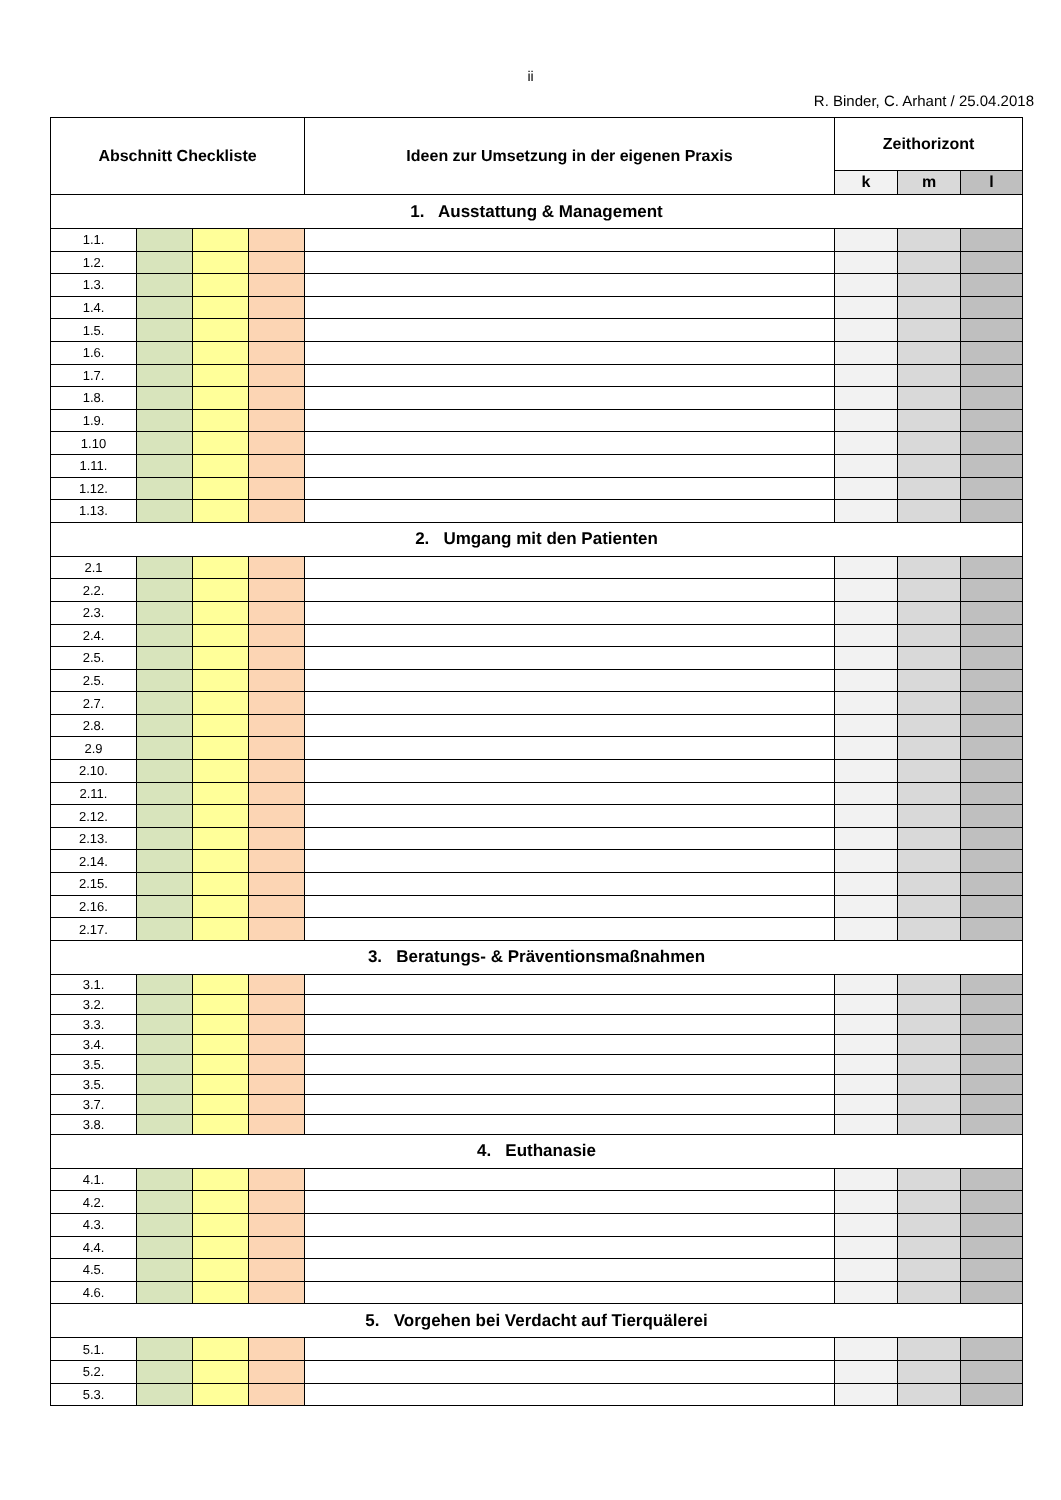ii
R. Binder, C. Arhant / 25.04.2018
| Abschnitt Checkliste | | | | Ideen zur Umsetzung in der eigenen Praxis | Zeithorizont | | |
| --- | --- | --- | --- | --- | --- | --- | --- |
| | | | | | k | m | l |
| 1. Ausstattung & Management | | | | | | | |
| 1.1. | | | | | | | |
| 1.2. | | | | | | | |
| 1.3. | | | | | | | |
| 1.4. | | | | | | | |
| 1.5. | | | | | | | |
| 1.6. | | | | | | | |
| 1.7. | | | | | | | |
| 1.8. | | | | | | | |
| 1.9. | | | | | | | |
| 1.10 | | | | | | | |
| 1.11. | | | | | | | |
| 1.12. | | | | | | | |
| 1.13. | | | | | | | |
| 2. Umgang mit den Patienten | | | | | | | |
| 2.1 | | | | | | | |
| 2.2. | | | | | | | |
| 2.3. | | | | | | | |
| 2.4. | | | | | | | |
| 2.5. | | | | | | | |
| 2.5. | | | | | | | |
| 2.7. | | | | | | | |
| 2.8. | | | | | | | |
| 2.9 | | | | | | | |
| 2.10. | | | | | | | |
| 2.11. | | | | | | | |
| 2.12. | | | | | | | |
| 2.13. | | | | | | | |
| 2.14. | | | | | | | |
| 2.15. | | | | | | | |
| 2.16. | | | | | | | |
| 2.17. | | | | | | | |
| 3. Beratungs- & Präventionsmaßnahmen | | | | | | | |
| 3.1. | | | | | | | |
| 3.2. | | | | | | | |
| 3.3. | | | | | | | |
| 3.4. | | | | | | | |
| 3.5. | | | | | | | |
| 3.5. | | | | | | | |
| 3.7. | | | | | | | |
| 3.8. | | | | | | | |
| 4. Euthanasie | | | | | | | |
| 4.1. | | | | | | | |
| 4.2. | | | | | | | |
| 4.3. | | | | | | | |
| 4.4. | | | | | | | |
| 4.5. | | | | | | | |
| 4.6. | | | | | | | |
| 5. Vorgehen bei Verdacht auf Tierquälerei | | | | | | | |
| 5.1. | | | | | | | |
| 5.2. | | | | | | | |
| 5.3. | | | | | | | |